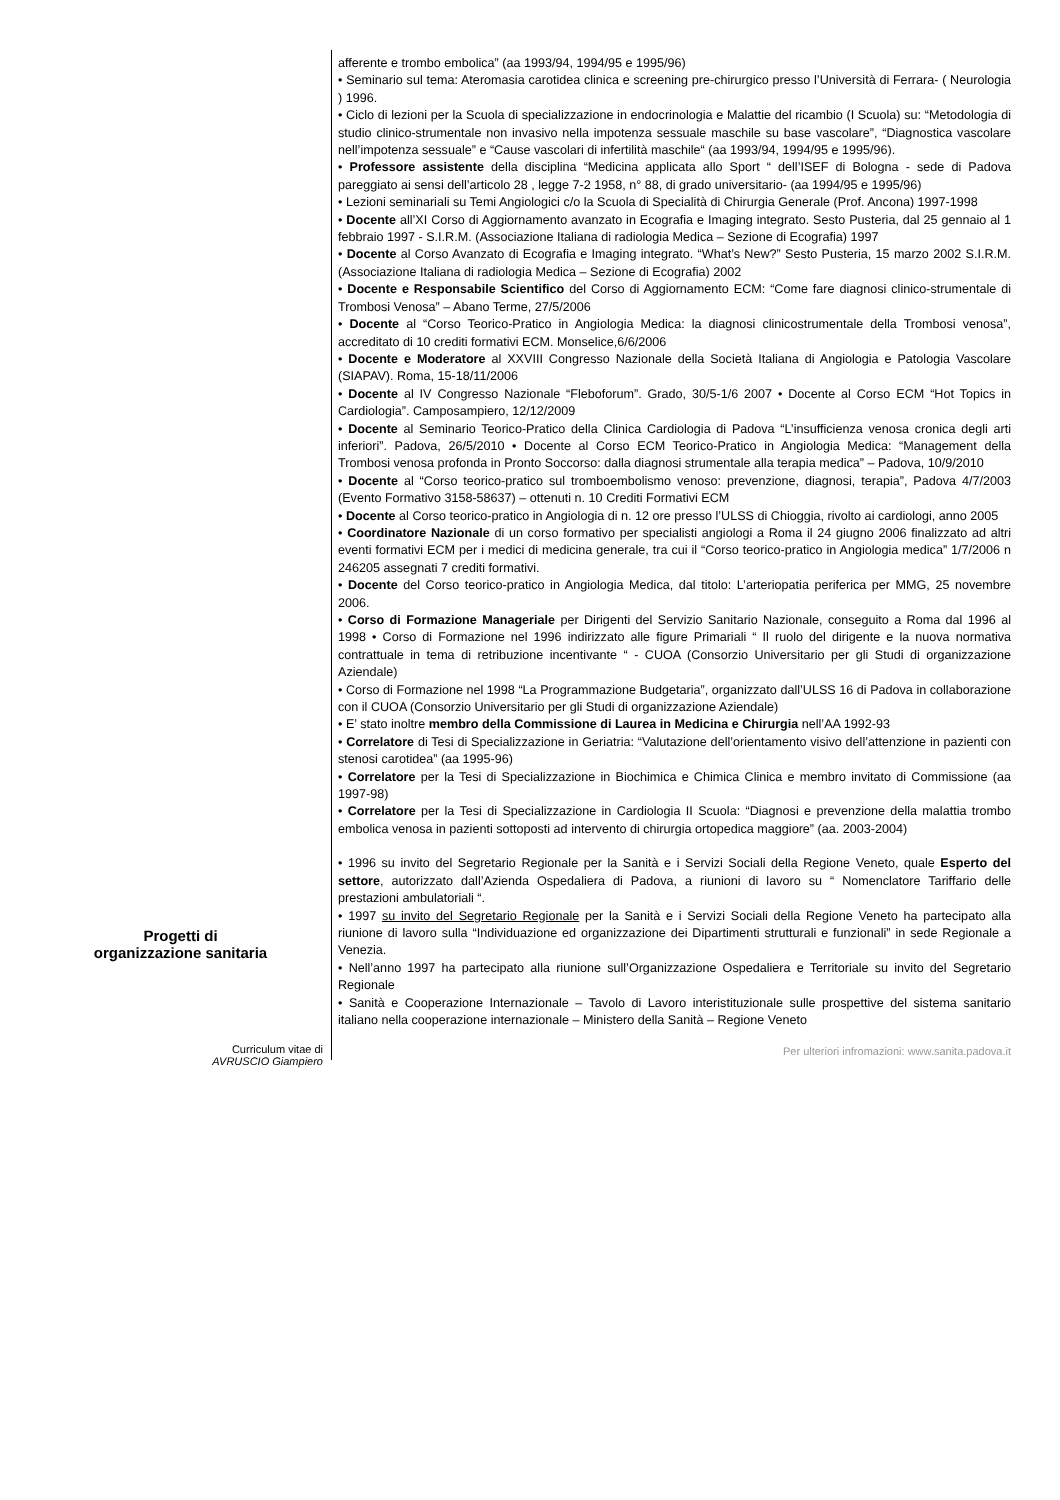afferente e trombo embolica” (aa 1993/94, 1994/95 e 1995/96)
• Seminario sul tema: Ateromasia carotidea clinica e screening pre-chirurgico presso l’Università di Ferrara- ( Neurologia ) 1996.
• Ciclo di lezioni per la Scuola di specializzazione in endocrinologia e Malattie del ricambio (I Scuola) su: “Metodologia di studio clinico-strumentale non invasivo nella impotenza sessuale maschile su base vascolare”, “Diagnostica vascolare nell’impotenza sessuale” e “Cause vascolari di infertilità maschile“ (aa 1993/94, 1994/95 e 1995/96).
• Professore assistente della disciplina “Medicina applicata allo Sport “ dell’ISEF di Bologna - sede di Padova pareggiato ai sensi dell’articolo 28 , legge 7-2 1958, n° 88, di grado universitario- (aa 1994/95 e 1995/96)
• Lezioni seminariali su Temi Angiologici c/o la Scuola di Specialità di Chirurgia Generale (Prof. Ancona) 1997-1998
• Docente all’XI Corso di Aggiornamento avanzato in Ecografia e Imaging integrato. Sesto Pusteria, dal 25 gennaio al 1 febbraio 1997 - S.I.R.M. (Associazione Italiana di radiologia Medica – Sezione di Ecografia) 1997
• Docente al Corso Avanzato di Ecografia e Imaging integrato. “What’s New?” Sesto Pusteria, 15 marzo 2002 S.I.R.M. (Associazione Italiana di radiologia Medica – Sezione di Ecografia) 2002
• Docente e Responsabile Scientifico del Corso di Aggiornamento ECM: “Come fare diagnosi clinico-strumentale di Trombosi Venosa” – Abano Terme, 27/5/2006
• Docente al “Corso Teorico-Pratico in Angiologia Medica: la diagnosi clinicostrumentale della Trombosi venosa”, accreditato di 10 crediti formativi ECM. Monselice,6/6/2006
• Docente e Moderatore al XXVIII Congresso Nazionale della Società Italiana di Angiologia e Patologia Vascolare (SIAPAV). Roma, 15-18/11/2006
• Docente al IV Congresso Nazionale “Fleboforum”. Grado, 30/5-1/6 2007 • Docente al Corso ECM “Hot Topics in Cardiologia”. Camposampiero, 12/12/2009
• Docente al Seminario Teorico-Pratico della Clinica Cardiologia di Padova “L’insufficienza venosa cronica degli arti inferiori”. Padova, 26/5/2010 • Docente al Corso ECM Teorico-Pratico in Angiologia Medica: “Management della Trombosi venosa profonda in Pronto Soccorso: dalla diagnosi strumentale alla terapia medica” – Padova, 10/9/2010
• Docente al “Corso teorico-pratico sul tromboembolismo venoso: prevenzione, diagnosi, terapia”, Padova 4/7/2003 (Evento Formativo 3158-58637) – ottenuti n. 10 Crediti Formativi ECM
• Docente al Corso teorico-pratico in Angiologia di n. 12 ore presso l’ULSS di Chioggia, rivolto ai cardiologi, anno 2005
• Coordinatore Nazionale di un corso formativo per specialisti angiologi a Roma il 24 giugno 2006 finalizzato ad altri eventi formativi ECM per i medici di medicina generale, tra cui il “Corso teorico-pratico in Angiologia medica” 1/7/2006 n 246205 assegnati 7 crediti formativi.
• Docente del Corso teorico-pratico in Angiologia Medica, dal titolo: L’arteriopatia periferica per MMG, 25 novembre 2006.
• Corso di Formazione Manageriale per Dirigenti del Servizio Sanitario Nazionale, conseguito a Roma dal 1996 al 1998 • Corso di Formazione nel 1996 indirizzato alle figure Primariali “ Il ruolo del dirigente e la nuova normativa contrattuale in tema di retribuzione incentivante “ - CUOA (Consorzio Universitario per gli Studi di organizzazione Aziendale)
• Corso di Formazione nel 1998 “La Programmazione Budgetaria”, organizzato dall’ULSS 16 di Padova in collaborazione con il CUOA (Consorzio Universitario per gli Studi di organizzazione Aziendale)
• E’ stato inoltre membro della Commissione di Laurea in Medicina e Chirurgia nell’AA 1992-93
• Correlatore di Tesi di Specializzazione in Geriatria: “Valutazione dell’orientamento visivo dell’attenzione in pazienti con stenosi carotidea” (aa 1995-96)
• Correlatore per la Tesi di Specializzazione in Biochimica e Chimica Clinica e membro invitato di Commissione (aa 1997-98)
• Correlatore per la Tesi di Specializzazione in Cardiologia II Scuola: “Diagnosi e prevenzione della malattia trombo embolica venosa in pazienti sottoposti ad intervento di chirurgia ortopedica maggiore” (aa. 2003-2004)
Progetti di
organizzazione sanitaria
• 1996 su invito del Segretario Regionale per la Sanità e i Servizi Sociali della Regione Veneto, quale Esperto del settore, autorizzato dall’Azienda Ospedaliera di Padova, a riunioni di lavoro su “ Nomenclatore Tariffario delle prestazioni ambulatoriali “.
• 1997 su invito del Segretario Regionale per la Sanità e i Servizi Sociali della Regione Veneto ha partecipato alla riunione di lavoro sulla “Individuazione ed organizzazione dei Dipartimenti strutturali e funzionali” in sede Regionale a Venezia.
• Nell’anno 1997 ha partecipato alla riunione sull’Organizzazione Ospedaliera e Territoriale su invito del Segretario Regionale
• Sanità e Cooperazione Internazionale – Tavolo di Lavoro interistituzionale sulle prospettive del sistema sanitario italiano nella cooperazione internazionale – Ministero della Sanità – Regione Veneto
Curriculum vitae di
AVRUSCIO Giampiero
Per ulteriori infromazioni: www.sanita.padova.it